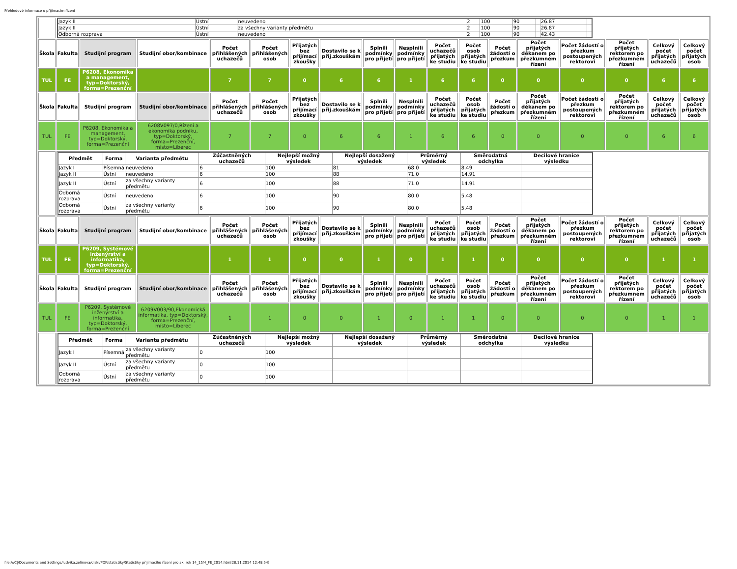Přehledové informace o přijímacím řízení
| | / Jazyk II / Ústní / neuvedeno / 2 / 100 / 90 / / 26.87 / / / Jazyk II / Ústní / za všechny varianty předmětu / 2 / 100 / 90 / / 26.87 / / / Odborná rozprava / Ústní / neuvedeno / 2 / 100 / 90 / / 42.43 / / | | | | | | | | | | | | | | | | |
| Škola | Fakulta | Studijní program | Studijní obor/kombinace | Počet přihlášených uchazečů | Počet přihlášených osob | Přijatých bez přijímací zkoušky | Dostavilo se k přij.zkouškám | Splnili podmínky pro přijetí | Nesplnili podmínky pro přijetí | Počet uchazečů přijatých ke studiu | Počet osob přijatých ke studiu | Počet žádostí o přezkum | Počet přijatých děkanem po přezkumném řízení | Počet žádostí o přezkum postoupených rektorovi | Počet přijatých rektorem po přezkumném řízení | Celkový počet přijatých uchazečů | Celkový počet přijatých osob |
| TUL | FE | P6208, Ekonomika a management, typ=Doktorský, forma=Prezenční | | 7 | 7 | 0 | 6 | 6 | 1 | 6 | 6 | 0 | 0 | 0 | 0 | 6 | 6 |
| Škola | Fakulta | Studijní program | Studijní obor/kombinace | Počet přihlášených uchazečů | Počet přihlášených osob | Přijatých bez přijímací zkoušky | Dostavilo se k přij.zkouškám | Splnili podmínky pro přijetí | Nesplnili podmínky pro přijetí | Počet uchazečů přijatých ke studiu | Počet osob přijatých ke studiu | Počet žádostí o přezkum | Počet přijatých děkanem po přezkumném řízení | Počet žádostí o přezkum postoupených rektorovi | Počet přijatých rektorem po přezkumném řízení | Celkový počet přijatých uchazečů | Celkový počet přijatých osob |
| TUL | FE | P6208, Ekonomika a management, typ=Doktorský, forma=Prezenční | 6208V097/0,Řízení a ekonomika podniku, typ=Doktorský, forma=Prezenční, místo=Liberec | 7 | 7 | 0 | 6 | 6 | 1 | 6 | 6 | 0 | 0 | 0 | 0 | 6 | 6 |
| | / Předmět / Forma / Varianta předmětu / Zúčastněných uchazečů / Nejlepší možný výsledek / Nejlepší dosažený výsledek / Průměrný výsledek / Směrodatná odchylka / Decilové hranice výsledku / / --- / --- / --- / --- / --- / --- / --- / --- / --- / / Jazyk I / Písemná / neuvedeno / 6 / 100 / 81 / 68.0 / 8.49 / / / Jazyk II / Ústní / neuvedeno / 6 / 100 / 88 / 71.0 / 14.91 / / / Jazyk II / Ústní / za všechny varianty předmětu / 6 / 100 / 88 / 71.0 / 14.91 / / / Odborná rozprava / Ústní / neuvedeno / 6 / 100 / 90 / 80.0 / 5.48 / / / Odborná rozprava / Ústní / za všechny varianty předmětu / 6 / 100 / 90 / 80.0 / 5.48 / / | | | | | | | | | | | | | | | | |
| Škola | Fakulta | Studijní program | Studijní obor/kombinace | Počet přihlášených uchazečů | Počet přihlášených osob | Přijatých bez přijímací zkoušky | Dostavilo se k přij.zkouškám | Splnili podmínky pro přijetí | Nesplnili podmínky pro přijetí | Počet uchazečů přijatých ke studiu | Počet osob přijatých ke studiu | Počet žádostí o přezkum | Počet přijatých děkanem po přezkumném řízení | Počet žádostí o přezkum postoupených rektorovi | Počet přijatých rektorem po přezkumném řízení | Celkový počet přijatých uchazečů | Celkový počet přijatých osob |
| TUL | FE | P6209, Systémové inženýrství a informatika, typ=Doktorský, forma=Prezenční | | 1 | 1 | 0 | 0 | 1 | 0 | 1 | 1 | 0 | 0 | 0 | 0 | 1 | 1 |
| Škola | Fakulta | Studijní program | Studijní obor/kombinace | Počet přihlášených uchazečů | Počet přihlášených osob | Přijatých bez přijímací zkoušky | Dostavilo se k přij.zkouškám | Splnili podmínky pro přijetí | Nesplnili podmínky pro přijetí | Počet uchazečů přijatých ke studiu | Počet osob přijatých ke studiu | Počet žádostí o přezkum | Počet přijatých děkanem po přezkumném řízení | Počet žádostí o přezkum postoupených rektorovi | Počet přijatých rektorem po přezkumném řízení | Celkový počet přijatých uchazečů | Celkový počet přijatých osob |
| TUL | FE | P6209, Systémové inženýrství a informatika, typ=Doktorský, forma=Prezenční | 6209V003/90,Ekonomická informatika, typ=Doktorský, forma=Prezenční, místo=Liberec | 1 | 1 | 0 | 0 | 1 | 0 | 1 | 1 | 0 | 0 | 0 | 0 | 1 | 1 |
| | / Předmět / Forma / Varianta předmětu / Zúčastněných uchazečů / Nejlepší možný výsledek / Nejlepší dosažený výsledek / Průměrný výsledek / Směrodatná odchylka / Decilové hranice výsledku / / --- / --- / --- / --- / --- / --- / --- / --- / --- / / Jazyk I / Písemná / za všechny varianty předmětu / 0 / 100 / / / / / / Jazyk II / Ústní / za všechny varianty předmětu / 0 / 100 / / / / / / Odborná rozprava / Ústní / za všechny varianty předmětu / 0 / 100 / / / / / | | | | | | | | | | | | | | | | |
file:///C|/Documents and Settings/ludvika.zelinova/diski/PDF/statistiky/Statistiky přijímacího řízení pro ak. rok 14_15/4_FE_2014.htm[28.11.2014 12:48:54]